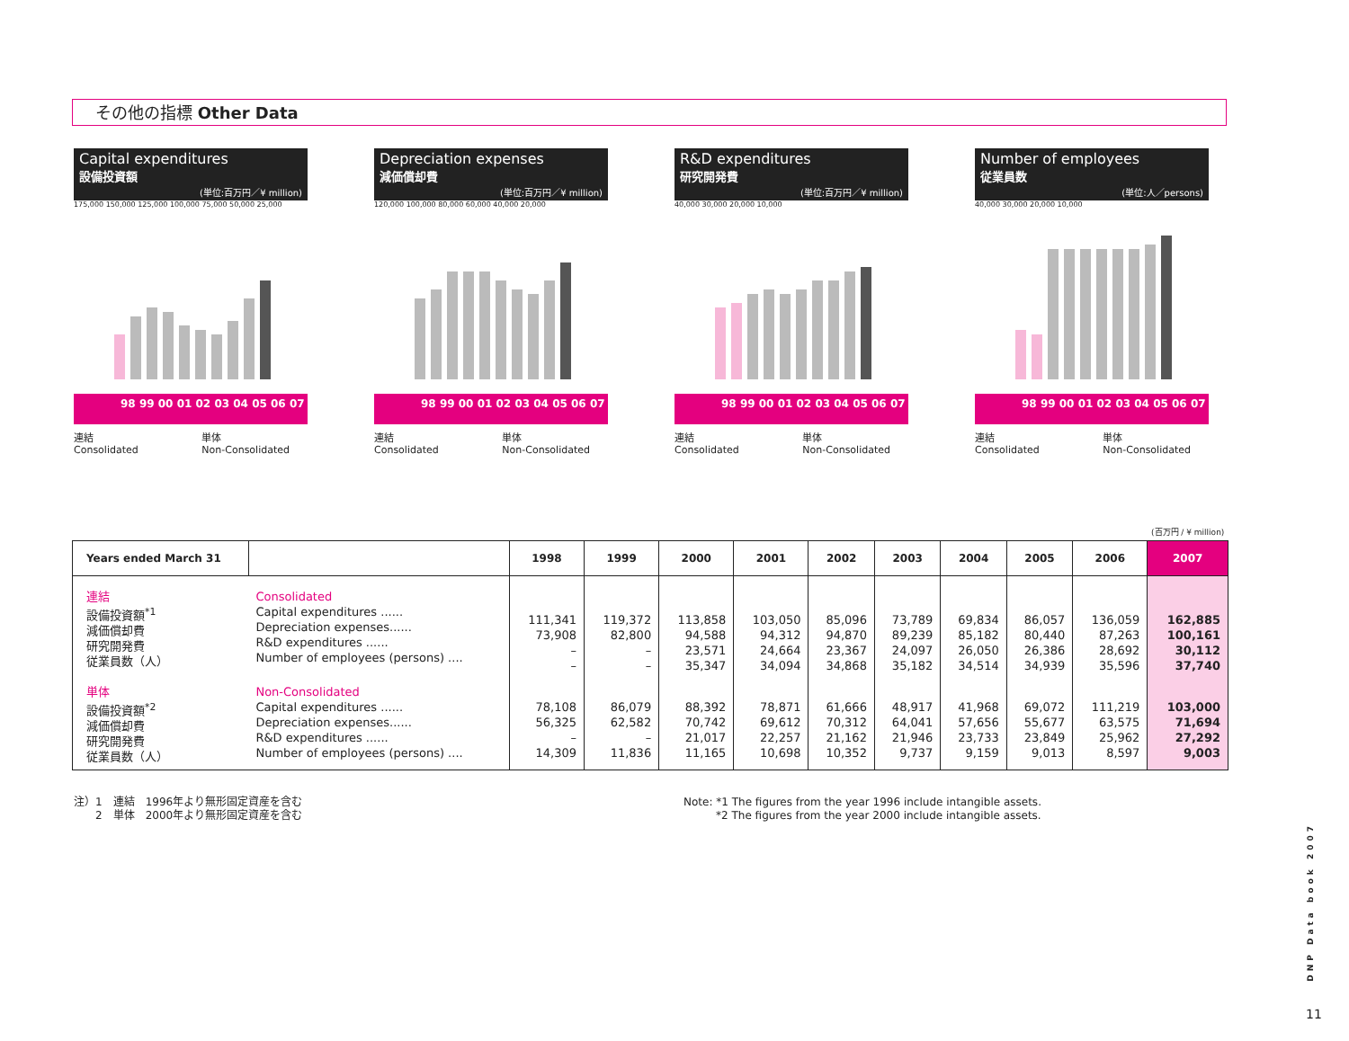その他の指標 Other Data
Capital expenditures
設備投資額
(単位:百万円／¥ million)
175,000 150,000 125,000 100,000 75,000 50,000 25,000
98 99 00 01 02 03 04 05 06 07
連結
Consolidated 単体
Non-Consolidated
Depreciation expenses
減価償却費
(単位:百万円／¥ million)
120,000 100,000 80,000 60,000 40,000 20,000
98 99 00 01 02 03 04 05 06 07
連結
Consolidated 単体
Non-Consolidated
R&D expenditures
研究開発費
(単位:百万円／¥ million)
40,000 30,000 20,000 10,000
98 99 00 01 02 03 04 05 06 07
連結
Consolidated 単体
Non-Consolidated
Number of employees
従業員数
(単位:人／persons)
40,000 30,000 20,000 10,000
98 99 00 01 02 03 04 05 06 07
連結
Consolidated 単体
Non-Consolidated
(百万円 / ¥ million)
| Years ended March 31 | | 1998 | 1999 | 2000 | 2001 | 2002 | 2003 | 2004 | 2005 | 2006 | 2007 |
| --- | --- | --- | --- | --- | --- | --- | --- | --- | --- | --- | --- |
| 連結 設備投資額<sup>*1</sup> 減価償却費 研究開発費 従業員数（人） | Consolidated Capital expenditures ...... Depreciation expenses...... R&D expenditures ...... Number of employees (persons) .... | 111,341 73,908 – – | 119,372 82,800 – – | 113,858 94,588 23,571 35,347 | 103,050 94,312 24,664 34,094 | 85,096 94,870 23,367 34,868 | 73,789 89,239 24,097 35,182 | 69,834 85,182 26,050 34,514 | 86,057 80,440 26,386 34,939 | 136,059 87,263 28,692 35,596 | 162,885 100,161 30,112 37,740 |
| 単体 設備投資額<sup>*2</sup> 減価償却費 研究開発費 従業員数（人） | Non-Consolidated Capital expenditures ...... Depreciation expenses...... R&D expenditures ...... Number of employees (persons) .... | 78,108 56,325 – 14,309 | 86,079 62,582 – 11,836 | 88,392 70,742 21,017 11,165 | 78,871 69,612 22,257 10,698 | 61,666 70,312 21,162 10,352 | 48,917 64,041 21,946 9,737 | 41,968 57,656 23,733 9,159 | 69,072 55,677 23,849 9,013 | 111,219 63,575 25,962 8,597 | 103,000 71,694 27,292 9,003 |
注）1　連結　1996年より無形固定資産を含む
　　2　単体　2000年より無形固定資産を含む
Note: *1 The figures from the year 1996 include intangible assets.
　　　*2 The figures from the year 2000 include intangible assets.
DNP Data book 2007
11